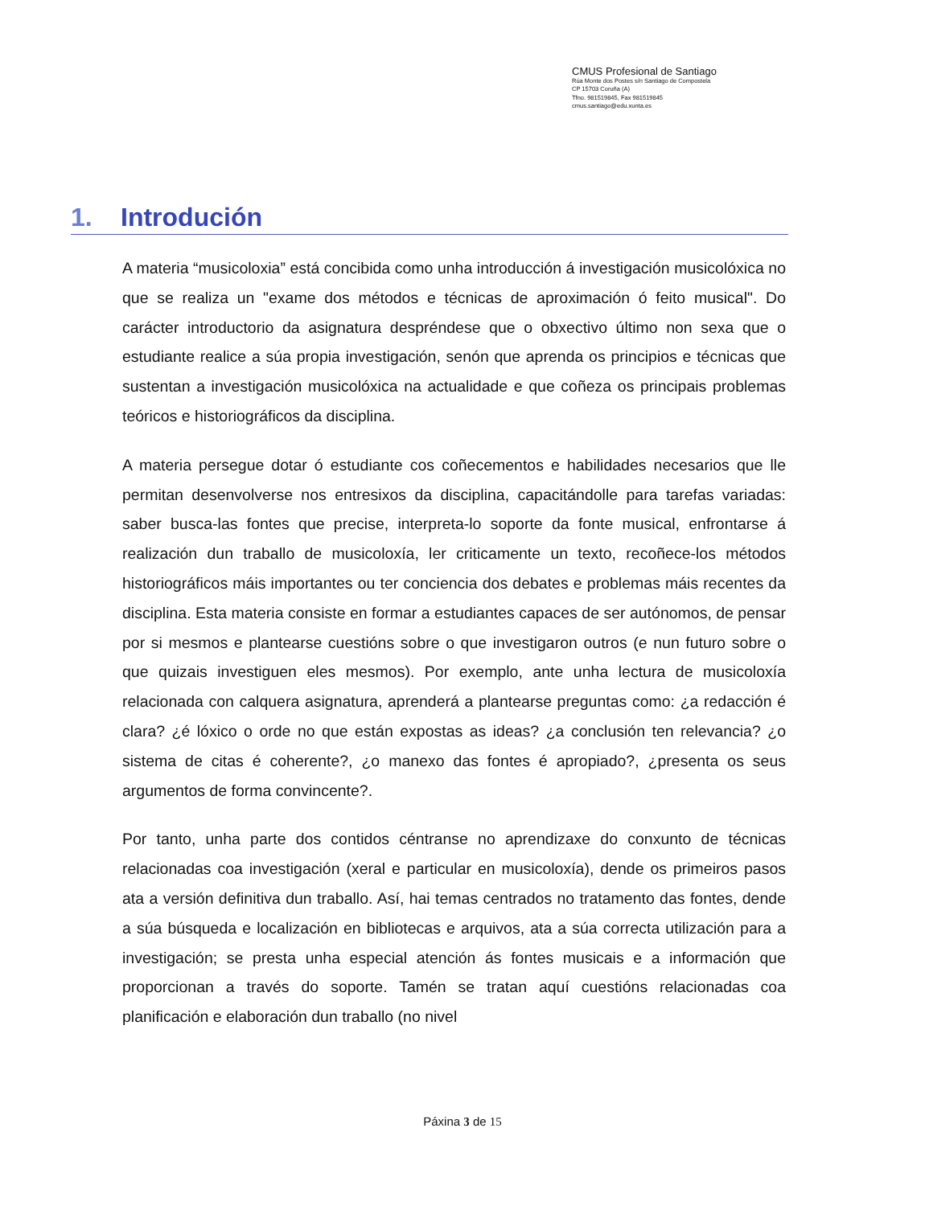CMUS Profesional de Santiago
Rúa Monte dos Postes s/n Santiago de Compostela
CP 15703 Coruña (A)
Tfno. 981519845, Fax 981519845
cmus.santiago@edu.xunta.es
1. Introdución
A materia “musicoloxia” está concibida como unha introducción á investigación musicolóxica no que se realiza un "exame dos métodos e técnicas de aproximación ó feito musical". Do carácter introductorio da asignatura despréndese que o obxectivo último non sexa que o estudiante realice a súa propia investigación, senón que aprenda os principios e técnicas que sustentan a investigación musicolóxica na actualidade e que coñeza os principais problemas teóricos e historiográficos da disciplina.
A materia persegue dotar ó estudiante cos coñecementos e habilidades necesarios que lle permitan desenvolverse nos entresixos da disciplina, capacitándolle para tarefas variadas: saber busca-las fontes que precise, interpreta-lo soporte da fonte musical, enfrontarse á realización dun traballo de musicoloxía, ler criticamente un texto, recoñece-los métodos historiográficos máis importantes ou ter conciencia dos debates e problemas máis recentes da disciplina. Esta materia consiste en formar a estudiantes capaces de ser autónomos, de pensar por si mesmos e plantearse cuestións sobre o que investigaron outros (e nun futuro sobre o que quizais investiguen eles mesmos). Por exemplo, ante unha lectura de musicoloxía relacionada con calquera asignatura, aprenderá a plantearse preguntas como: ¿a redacción é clara? ¿é lóxico o orde no que están expostas as ideas? ¿a conclusión ten relevancia? ¿o sistema de citas é coherente?, ¿o manexo das fontes é apropiado?, ¿presenta os seus argumentos de forma convincente?.
Por tanto, unha parte dos contidos céntranse no aprendizaxe do conxunto de técnicas relacionadas coa investigación (xeral e particular en musicoloxía), dende os primeiros pasos ata a versión definitiva dun traballo. Así, hai temas centrados no tratamento das fontes, dende a súa búsqueda e localización en bibliotecas e arquivos, ata a súa correcta utilización para a investigación; se presta unha especial atención ás fontes musicais e a información que proporcionan a través do soporte. Tamén se tratan aquí cuestións relacionadas coa planificación e elaboración dun traballo (no nivel
Páxina 3 de 15